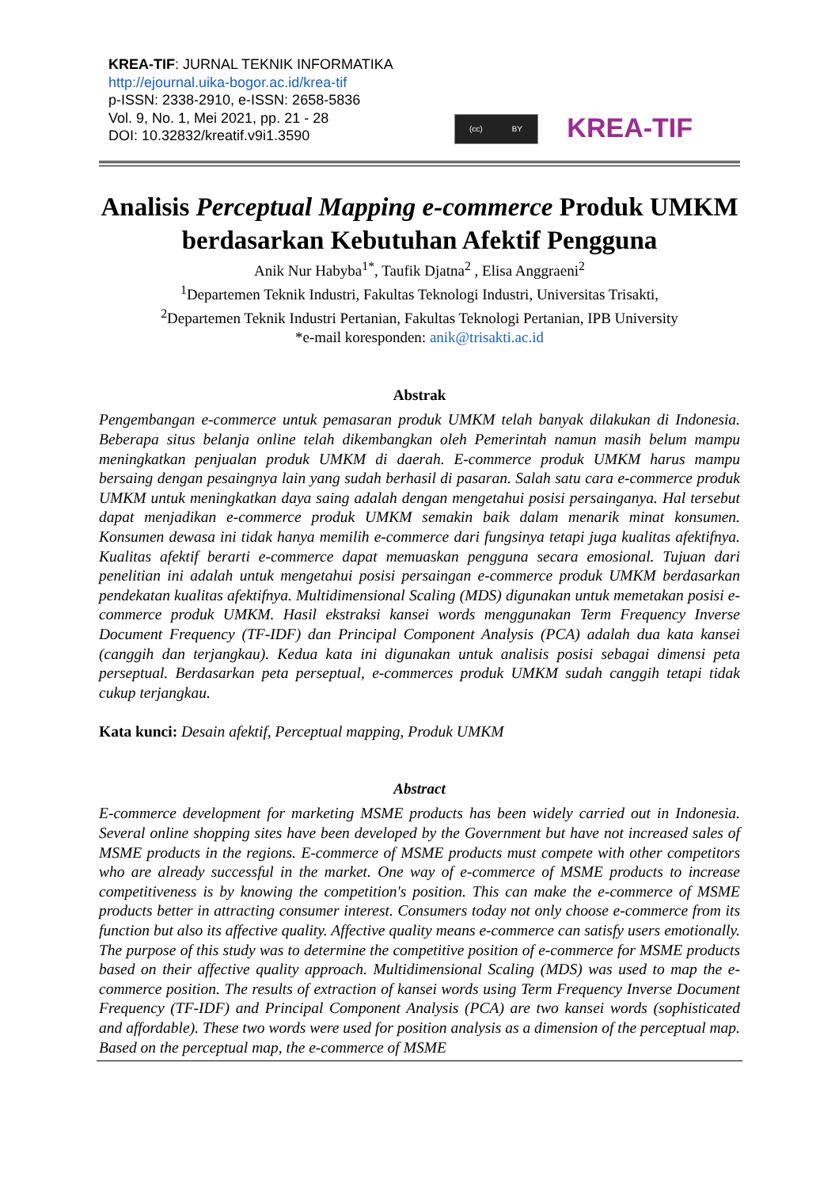KREA-TIF: JURNAL TEKNIK INFORMATIKA
http://ejournal.uika-bogor.ac.id/krea-tif
p-ISSN: 2338-2910, e-ISSN: 2658-5836
Vol. 9, No. 1, Mei 2021, pp. 21 - 28
DOI: 10.32832/kreatif.v9i1.3590
(cc) BY
KREA-TIF
Analisis Perceptual Mapping e-commerce Produk UMKM berdasarkan Kebutuhan Afektif Pengguna
Anik Nur Habyba<sup>1*</sup>, Taufik Djatna<sup>2</sup> , Elisa Anggraeni<sup>2</sup>
<sup>1</sup> Departemen Teknik Industri, Fakultas Teknologi Industri, Universitas Trisakti,
<sup>2</sup> Departemen Teknik Industri Pertanian, Fakultas Teknologi Pertanian, IPB University
*e-mail koresponden: anik@trisakti.ac.id
Abstrak
Pengembangan e-commerce untuk pemasaran produk UMKM telah banyak dilakukan di Indonesia. Beberapa situs belanja online telah dikembangkan oleh Pemerintah namun masih belum mampu meningkatkan penjualan produk UMKM di daerah. E-commerce produk UMKM harus mampu bersaing dengan pesaingnya lain yang sudah berhasil di pasaran. Salah satu cara e-commerce produk UMKM untuk meningkatkan daya saing adalah dengan mengetahui posisi persainganya. Hal tersebut dapat menjadikan e-commerce produk UMKM semakin baik dalam menarik minat konsumen. Konsumen dewasa ini tidak hanya memilih e-commerce dari fungsinya tetapi juga kualitas afektifnya. Kualitas afektif berarti e-commerce dapat memuaskan pengguna secara emosional. Tujuan dari penelitian ini adalah untuk mengetahui posisi persaingan e-commerce produk UMKM berdasarkan pendekatan kualitas afektifnya. Multidimensional Scaling (MDS) digunakan untuk memetakan posisi e-commerce produk UMKM. Hasil ekstraksi kansei words menggunakan Term Frequency Inverse Document Frequency (TF-IDF) dan Principal Component Analysis (PCA) adalah dua kata kansei (canggih dan terjangkau). Kedua kata ini digunakan untuk analisis posisi sebagai dimensi peta perseptual. Berdasarkan peta perseptual, e-commerces produk UMKM sudah canggih tetapi tidak cukup terjangkau.
Kata kunci: Desain afektif, Perceptual mapping, Produk UMKM
Abstract
E-commerce development for marketing MSME products has been widely carried out in Indonesia. Several online shopping sites have been developed by the Government but have not increased sales of MSME products in the regions. E-commerce of MSME products must compete with other competitors who are already successful in the market. One way of e-commerce of MSME products to increase competitiveness is by knowing the competition's position. This can make the e-commerce of MSME products better in attracting consumer interest. Consumers today not only choose e-commerce from its function but also its affective quality. Affective quality means e-commerce can satisfy users emotionally. The purpose of this study was to determine the competitive position of e-commerce for MSME products based on their affective quality approach. Multidimensional Scaling (MDS) was used to map the e-commerce position. The results of extraction of kansei words using Term Frequency Inverse Document Frequency (TF-IDF) and Principal Component Analysis (PCA) are two kansei words (sophisticated and affordable). These two words were used for position analysis as a dimension of the perceptual map. Based on the perceptual map, the e-commerce of MSME